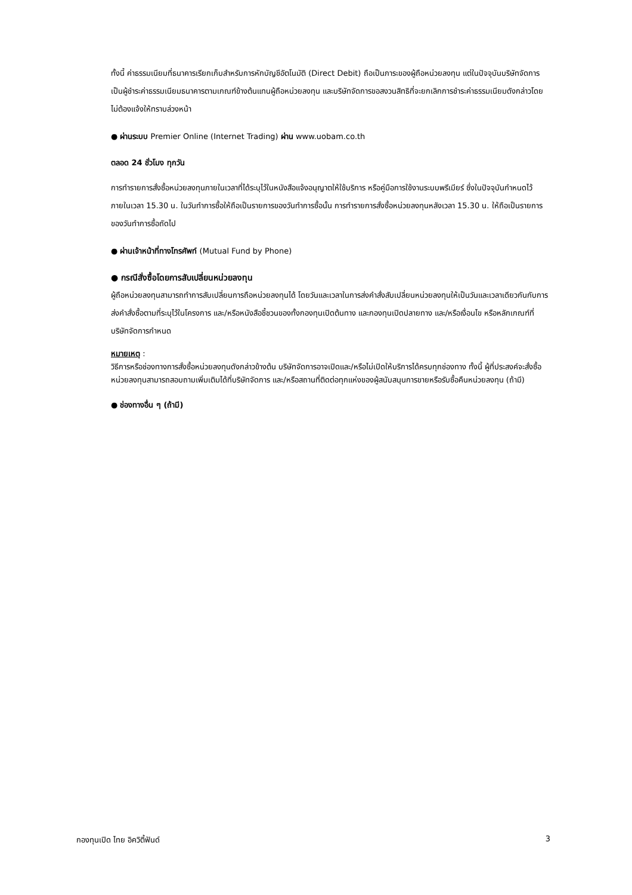ทั้งนี้ ค่าธรรมเนียมที่ธนาคารเรียกเก็บสำหรับการหักบัญชีอัตโนมัติ (Direct Debit) ถือเป็นภาระของผู้ถือหน่วยลงทุน แต่ในปัจจุบันบริษัทจัดการเป็นผู้ชำระค่าธรรมเนียมธนาคารตามเกณฑ์ข้างต้นแทนผู้ถือหน่วยลงทุน และบริษัทจัดการขอสงวนสิทธิที่จะยกเลิกการชำระค่าธรรมเนียมดังกล่าวโดยไม่ต้องแจ้งให้ทราบล่วงหน้า
● ผ่านระบบ Premier Online (Internet Trading) ผ่าน www.uobam.co.th
ตลอด 24 ชั่วโมง ทุกวัน
การทำรายการสั่งซื้อหน่วยลงทุนภายในเวลาที่ได้ระบุไว้ในหนังสือแจ้งอนุญาตให้ใช้บริการ หรือคู่มือการใช้งานระบบพรีเมียร์ ซึ่งในปัจจุบันกำหนดไว้ภายในเวลา 15.30 น. ในวันทำการซื้อให้ถือเป็นรายการของวันทำการซื้อนั้น การทำรายการสั่งซื้อหน่วยลงทุนหลังเวลา 15.30 น. ให้ถือเป็นรายการของวันทำการซื้อถัดไป
● ผ่านเจ้าหน้าที่ทางโทรศัพท์ (Mutual Fund by Phone)
● กรณีสั่งซื้อโดยการสับเปลี่ยนหน่วยลงทุน
ผู้ถือหน่วยลงทุนสามารถทำการสับเปลี่ยนการถือหน่วยลงทุนได้ โดยวันและเวลาในการส่งคำสั่งสับเปลี่ยนหน่วยลงทุนให้เป็นวันและเวลาเดียวกันกับการส่งคำสั่งซื้อตามที่ระบุไว้ในโครงการ และ/หรือหนังสือชี้ชวนของทั้งกองทุนเปิดต้นทาง และกองทุนเปิดปลายทาง และ/หรือเงื่อนไข หรือหลักเกณฑ์ที่บริษัทจัดการกำหนด
หมายเหตุ :
วิธีการหรือช่องทางการสั่งซื้อหน่วยลงทุนดังกล่าวข้างต้น บริษัทจัดการอาจเปิดและ/หรือไม่เปิดให้บริการได้ครบทุกช่องทาง ทั้งนี้ ผู้ที่ประสงค์จะสั่งซื้อหน่วยลงทุนสามารถสอบถามเพิ่มเติมได้ที่บริษัทจัดการ และ/หรือสถานที่ติดต่อทุกแห่งของผู้สนับสนุนการขายหรือรับซื้อคืนหน่วยลงทุน (ถ้ามี)
● ช่องทางอื่น ๆ (ถ้ามี)
กองทุนเปิด ไทย อิควิตี้ฟันด์ 3